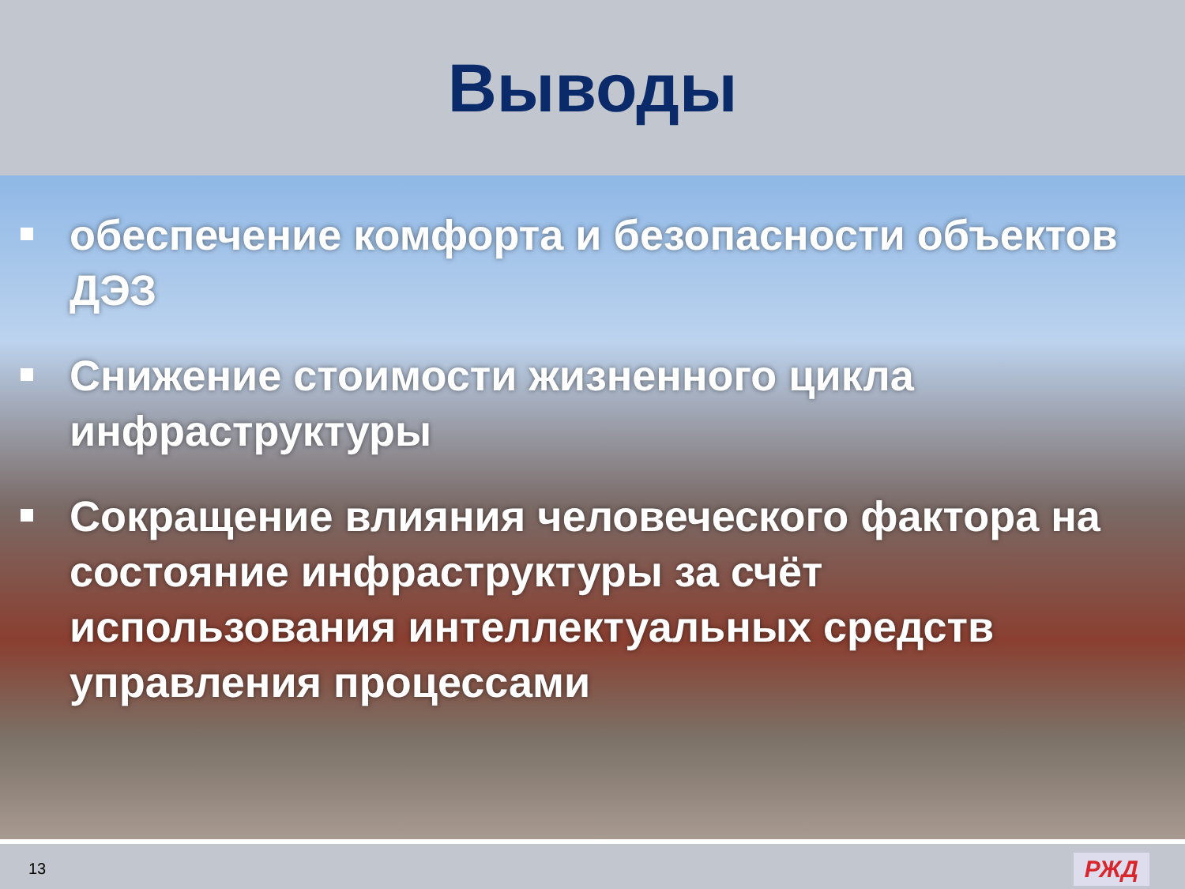Выводы
обеспечение комфорта и безопасности объектов ДЭЗ
Снижение стоимости жизненного цикла инфраструктуры
Сокращение влияния человеческого фактора на состояние инфраструктуры за счёт использования интеллектуальных средств управления процессами
13 РЖД